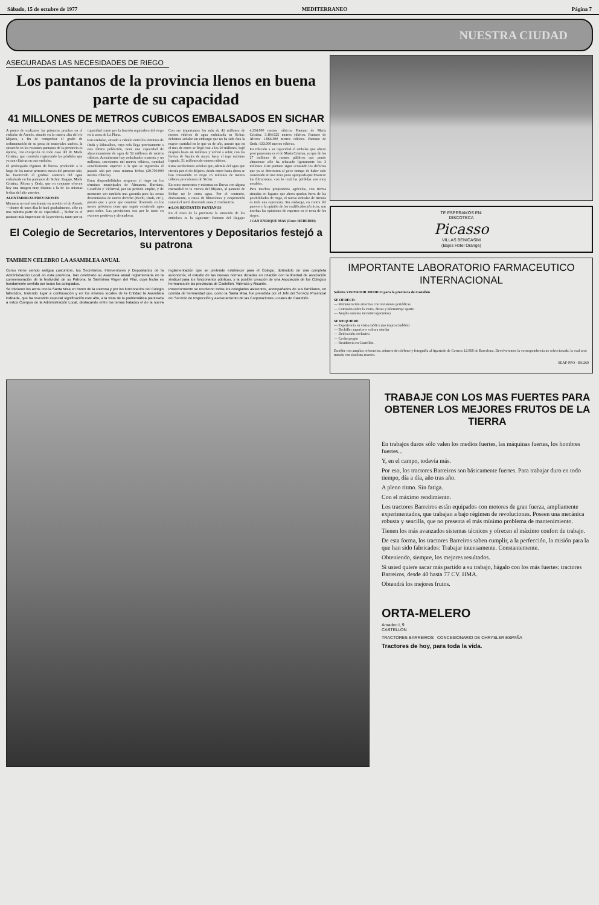Sábado, 15 de octubre de 1977 MEDITERRANEO Página 7
NUESTRA CIUDAD
ASEGURADAS LAS NECESIDADES DE RIEGO
Los pantanos de la provincia llenos en buena parte de su capacidad
41 MILLONES DE METROS CUBICOS EMBALSADOS EN SICHAR
A punto de realizarse las primeras pruebas en el embalse de Arenós, situado en la cuenca alta del río Mijares, a fin de comprobar el grado de sedimentación de su presa de materiales sueltos, la situación en los restantes pantanos de la provincia es óptima, con excepción en todo caso del de María Cristina, que continúa registrando las pérdidas que ya son clásicas en este embalse.
El prolongado régimen de lluvias producido a lo largo de los nueve primeros meses del presente año, ha favorecido el gradual aumento del agua embalsada en los pantanos de Sichar, Regajo, María Cristina, Alcora y Onda, que en conjunto ofrecen hoy una imagen muy distinta a la de las mismas fechas del año anterior.
ALENTADORAS PREVISIONES
Mientras no esté totalmente en servicio el de Arenós —dentro de unos días lo hará gradualmente, sólo en una mínima parte de su capacidad—, Sichar es el pantano más importante de la provincia, tanto por su capacidad como por la función reguladora del riego en la zona de La Plana.
Este embalse, situado a caballo entre los términos de Onda y Ribesalbes, cuya cola llega precisamente a esta última población, tiene una capacidad de almacenamiento de agua de 52 millones de metros cúbicos. Actualmente hay embalsados cuarenta y un millones, setecientos mil metros cúbicos, cantidad sensiblemente superior a la que se registraba el pasado año por estas mismas fechas (29.700.000 metros cúbicos).
Estas disponibilidades aseguran el riego en los términos municipales de Almazora, Burriana, Castellón y Villarreal, por un período amplio, y de momento son también una garantía para las zonas denominadas de nuevo derecho (Bechí, Onda, etc.), puesto que a poco que continúe lloviendo en los meses próximos tiene que seguir existiendo agua para todos. Las previsiones son por lo tanto en extremo positivas y alentadoras.
Con ser importantes los más de 41 millones de metros cúbicos de agua embalsada en Sichar, debemos señalar sin embargo que no ha sido ésta la mayor cantidad en lo que va de año, puesto que en el mes de enero se llegó casi a los 50 millones, bajó después hasta 44 millones y volvió a subir, con las lluvias de finales de mayo, hasta el tope máximo logrado, 51 millones de metros cúbicos.
Estas oscilaciones señalan que, además del agua que circula por el río Mijares, desde enero hasta ahora se han consumido en riego 15 millones de metros cúbicos procedentes de Sichar.
En estos momentos y mientras no llueva con alguna intensidad en la cuenca del Mijares, al pantano de Sichar no le entra agua. Por el contrario, diariamente, a causa de filtraciones y evaporación natural el nivel desciende unos 2 centímetros.
■ LOS RESTANTES PANTANOS
En el resto de la provincia la situación de los embalses es la siguiente: Pantano del Regajo: 4.254.000 metros cúbicos. Pantano de María Cristina: 3.104.625 metros cúbicos. Pantano de Alcora: 1.866.300 metros cúbicos. Pantano de Onda: 633.000 metros cúbicos.
En relación a su capacidad el embalse que ofrece peor panorama es el de María Cristina, ya que de los 27 millones de metros públicos que puede almacenar sólo ha rebasado ligeramente los 3 millones. Este pantano sigue acusando los defectos que ya se detectaron al poco tiempo de haber sido construido en una zona poco apropiada que favorece las filtraciones, con lo cual las pérdidas son muy notables.
Para muchos propietarios agrícolas, con tierras situadas en lugares que ahora quedan fuera de las posibilidades de riego, el nuevo embalse de Arenós es toda una esperanza. Sin embargo, en contra del parecer o la opinión de los cualificados técnicos, son muchas las opiniones de expertos en el tema de los riegos.
JUAN ENRIQUE MAS (Foto: HEREDIO)
El Colegio de Secretarios, Interventores y Depositarios festejó a su patrona
TAMBIEN CELEBRO LA ASAMBLEA ANUAL
Como viene siendo antigua costumbre, los Secretarios, Interventores y Depositarios de la Administración Local en esta provincia, han celebrado su Asamblea anual reglamentaria en la conmemoración de la festividad de su Patrona, la Santísima Virgen del Pilar, cuya fecha es hondamente sentida por todos los colegiados.
Se iniciaron los actos con la Santa Misa en honor de la Patrona y por los funcionarios del Colegio fallecidos, teniendo lugar a continuación y en los mismos locales de la Entidad la Asamblea indicada, que ha revestido especial significación este año, a la vista de la problemática planteada a estos Cuerpos de la Administración Local, destacando entre los temas tratados el de la nueva reglamentación que se pretende establecer para el Colegio, dotándolo de una completa autonomía; el estudio de las nuevas normas dictadas en relación con la libertad de asociación sindical para los funcionarios públicos, y la posible creación de una Asociación de los Colegios hermanos de las provincias de Castellón, Valencia y Alicante.
Posteriormente se reunieron todos los colegiados asistentes, acompañados de sus familiares, en comida de hermandad que, como la Santa Misa, fue presidida por el Jefe del Servicio Provincial del Servicio de Inspección y Asesoramiento de las Corporaciones Locales de Castellón.
TE ESPERAMOS EN:
DISCOTECA
Picasso
VILLAS BENICASIM
(Bajos Hotel Orange)
IMPORTANTE LABORATORIO FARMACEUTICO INTERNACIONAL
Solicita VISITADOR MEDICO para la provincia de Castellón
SE OFRECE:
— Remuneración atractiva con revisiones periódicas.
— Comisión sobre la venta, dietas y kilometraje aparte.
— Amplio sistema incentivo (premios)
SE REQUIERE
— Experiencia en visita médica (no imprescindible)
— Bachiller superior o cultura similar
— Dedicación exclusiva
— Coche propio
— Residencia en Castellón.
Escribir con amplias referencias, número de teléfono y fotografía al Apartado de Correos 12.068 de Barcelona. Devolveremos la correspondencia no seleccionada, la cual será tratada con absoluta reserva.
SEAF-PPO - BS/269
TRABAJE CON LOS MAS FUERTES PARA OBTENER LOS MEJORES FRUTOS DE LA TIERRA
En trabajos duros sólo valen los medios fuertes, las máquinas fuertes, los hombres fuertes...
Y, en el campo, todavía más.
Por eso, los tractores Barreiros son básicamente fuertes. Para trabajar duro en todo tiempo, día a día, año tras año.
A pleno ritmo. Sin fatiga.
Con el máximo rendimiento.
Los tractores Barreiros están equipados con motores de gran fuerza, ampliamente experimentados, que trabajan a bajo régimen de revoluciones. Poseen una mecánica robusta y sencilla, que no presenta el más mínimo problema de mantenimiento.
Tienen los más avanzados sistemas técnicos y ofrecen el máximo confort de trabajo.
De esta forma, los tractores Barreiros saben cumplir, a la perfección, la misión para la que han sido fabricados: Trabajar intensamente. Constantemente.
Obteniendo, siempre, los mejores resultados.
Si usted quiere sacar más partido a su trabajo, hágalo con los más fuertes: tractores Barreiros, desde 40 hasta 77 CV. HMA.
Obtendrá los mejores frutos.
ORTA-MELERO
Amadeo I, 9
CASTELLON
TRACTORES BARREIROS CONCESIONARIO DE CHRYSLER ESPAÑA
Tractores de hoy, para toda la vida.